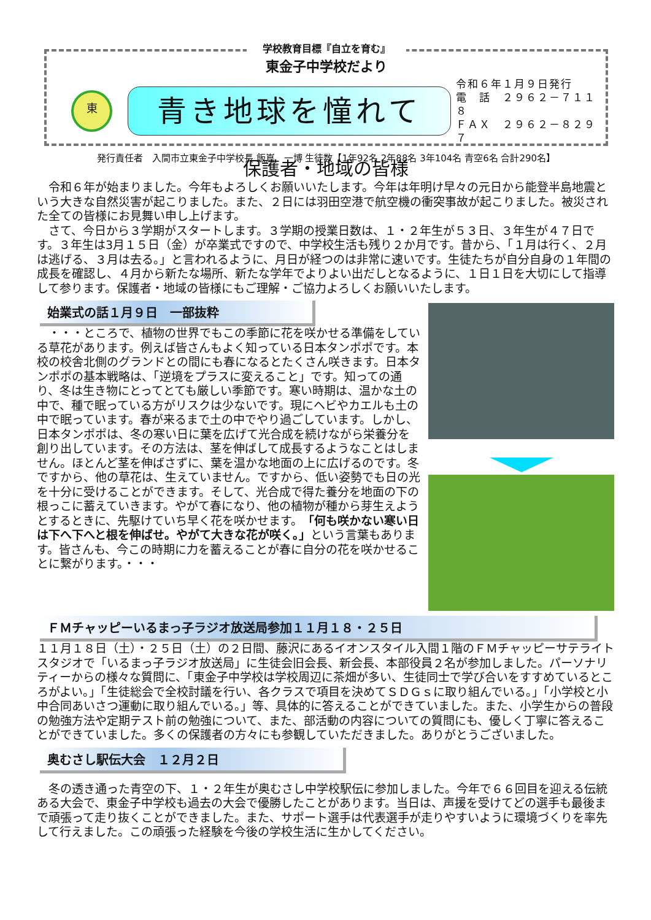学校教育目標『自立を育む』
東金子中学校だより
東
青き地球を憧れて
令和６年１月９日発行
電　話　２９６２－７１１８
ＦＡＸ　２９６２－８２９７
発行責任者　入間市立東金子中学校長 飯嶌　一博 生徒数【1年92名 2年88名 3年104名 青空6名 合計290名】
保護者・地域の皆様
　令和６年が始まりました。今年もよろしくお願いいたします。今年は年明け早々の元日から能登半島地震という大きな自然災害が起こりました。また、２日には羽田空港で航空機の衝突事故が起こりました。被災された全ての皆様にお見舞い申し上げます。
　さて、今日から３学期がスタートします。３学期の授業日数は、１・２年生が５３日、３年生が４７日です。３年生は3月１５日（金）が卒業式ですので、中学校生活も残り２か月です。昔から、「１月は行く、２月は逃げる、３月は去る。」と言われるように、月日が経つのは非常に速いです。生徒たちが自分自身の１年間の成長を確認し、４月から新たな場所、新たな学年でよりよい出だしとなるように、１日１日を大切にして指導して参ります。保護者・地域の皆様にもご理解・ご協力よろしくお願いいたします。
始業式の話１月９日　一部抜粋
　・・・ところで、植物の世界でもこの季節に花を咲かせる準備をしている草花があります。例えば皆さんもよく知っている日本タンポポです。本校の校舎北側のグランドとの間にも春になるとたくさん咲きます。日本タンポポの基本戦略は、「逆境をプラスに変えること」です。知っての通り、冬は生き物にとってとても厳しい季節です。寒い時期は、温かな土の中で、種で眠っている方がリスクは少ないです。現にヘビやカエルも土の中で眠っています。春が来るまで土の中でやり過ごしています。しかし、日本タンポポは、冬の寒い日に葉を広げて光合成を続けながら栄養分を創り出しています。その方法は、茎を伸ばして成長するようなことはしません。ほとんど茎を伸ばさずに、葉を温かな地面の上に広げるのです。冬ですから、他の草花は、生えていません。ですから、低い姿勢でも日の光を十分に受けることができます。そして、光合成で得た養分を地面の下の根っこに蓄えていきます。やがて春になり、他の植物が種から芽生えようとするときに、先駆けていち早く花を咲かせます。「何も咲かない寒い日は下へ下へと根を伸ばせ。やがて大きな花が咲く。」という言葉もあります。皆さんも、今この時期に力を蓄えることが春に自分の花を咲かせることに繋がります。・・・
ＦＭチャッピーいるまっ子ラジオ放送局参加１１月１８・２５日
１１月１８日（土）・２５日（土）の２日間、藤沢にあるイオンスタイル入間１階のＦＭチャッピーサテライトスタジオで「いるまっ子ラジオ放送局」に生徒会旧会長、新会長、本部役員２名が参加しました。パーソナリティーからの様々な質問に、「東金子中学校は学校周辺に茶畑が多い、生徒同士で学び合いをすすめているところがよい。」「生徒総会で全校討議を行い、各クラスで項目を決めてＳＤＧｓに取り組んでいる。」「小学校と小中合同あいさつ運動に取り組んでいる。」等、具体的に答えることができていました。また、小学生からの普段の勉強方法や定期テスト前の勉強について、また、部活動の内容についての質問にも、優しく丁寧に答えることができていました。多くの保護者の方々にも参観していただきました。ありがとうございました。
奥むさし駅伝大会　１２月２日
　冬の透き通った青空の下、１・２年生が奥むさし中学校駅伝に参加しました。今年で６６回目を迎える伝統ある大会で、東金子中学校も過去の大会で優勝したことがあります。当日は、声援を受けてどの選手も最後まで頑張って走り抜くことができました。また、サポート選手は代表選手が走りやすいように環境づくりを率先して行えました。この頑張った経験を今後の学校生活に生かしてください。